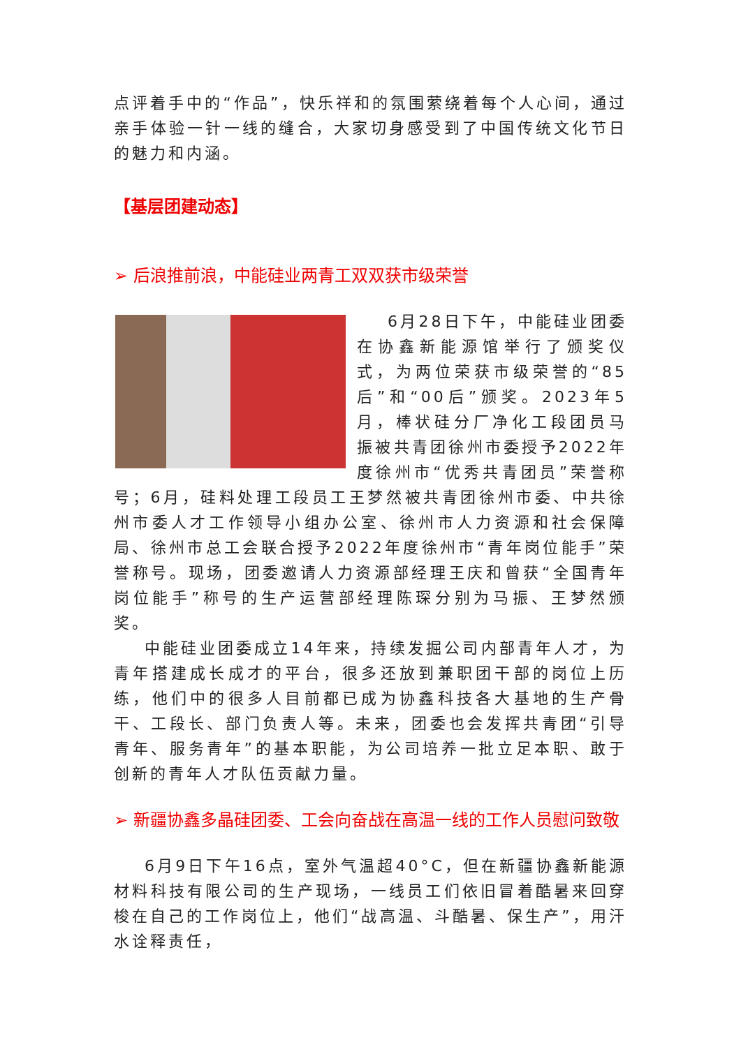点评着手中的“作品”，快乐祥和的氛围萦绕着每个人心间，通过亲手体验一针一线的缝合，大家切身感受到了中国传统文化节日的魅力和内涵。
【基层团建动态】
➢ 后浪推前浪，中能硅业两青工双双获市级荣誉
6月28日下午，中能硅业团委在协鑫新能源馆举行了颁奖仪式，为两位荣获市级荣誉的“85后”和“00后”颁奖。2023年5月，棒状硅分厂净化工段团员马振被共青团徐州市委授予2022年度徐州市“优秀共青团员”荣誉称号；6月，硅料处理工段员工王梦然被共青团徐州市委、中共徐州市委人才工作领导小组办公室、徐州市人力资源和社会保障局、徐州市总工会联合授予2022年度徐州市“青年岗位能手”荣誉称号。现场，团委邀请人力资源部经理王庆和曾获“全国青年岗位能手”称号的生产运营部经理陈琛分别为马振、王梦然颁奖。
中能硅业团委成立14年来，持续发掘公司内部青年人才，为青年搭建成长成才的平台，很多还放到兼职团干部的岗位上历练，他们中的很多人目前都已成为协鑫科技各大基地的生产骨干、工段长、部门负责人等。未来，团委也会发挥共青团“引导青年、服务青年”的基本职能，为公司培养一批立足本职、敢于创新的青年人才队伍贡献力量。
➢ 新疆协鑫多晶硅团委、工会向奋战在高温一线的工作人员慰问致敬
6月9日下午16点，室外气温超40°C，但在新疆协鑫新能源材料科技有限公司的生产现场，一线员工们依旧冒着酷暑来回穿梭在自己的工作岗位上，他们“战高温、斗酷暑、保生产”，用汗水诠释责任，